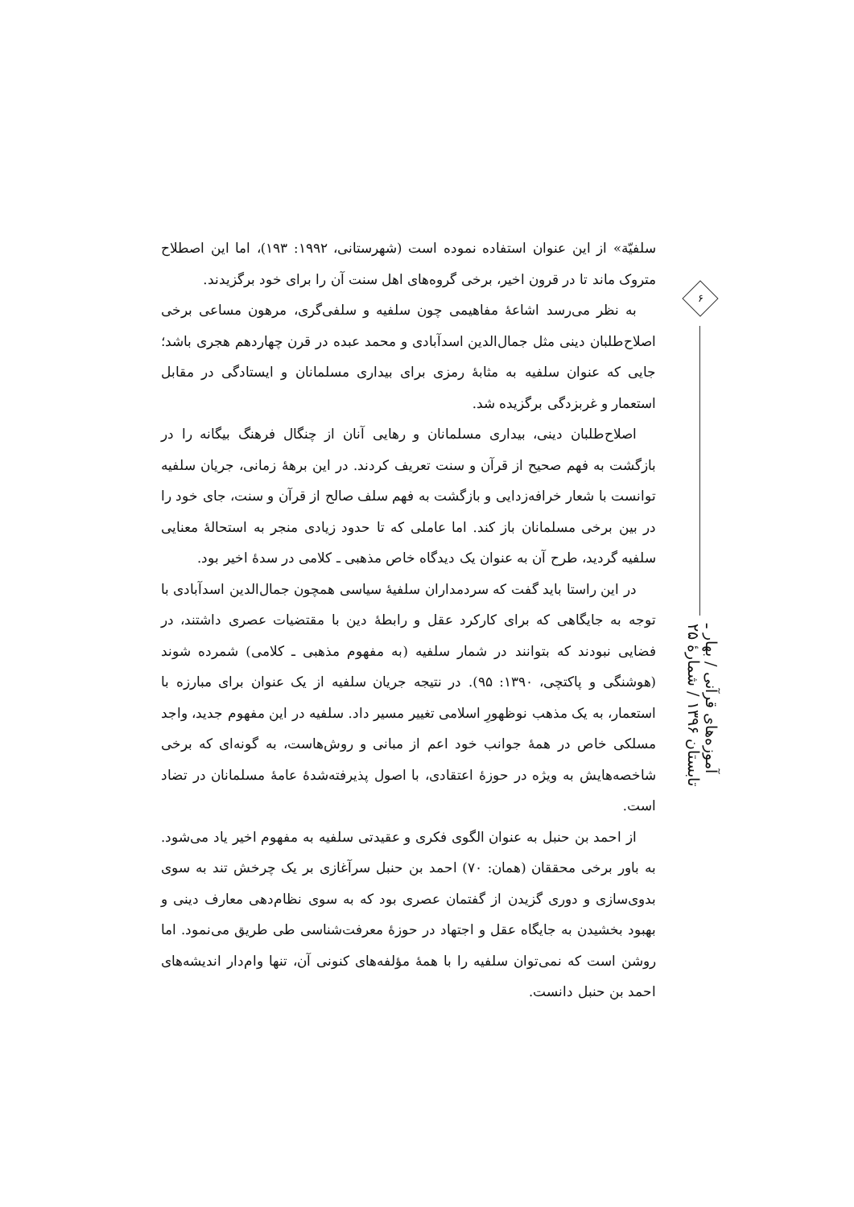۶
آموزه‌های قرآنی / بهار ـ تابستان ۱۳۹۶ / شمارهٔ ۲۵
سلفیّة» از این عنوان استفاده نموده است (شهرستانی، ۱۹۹۲: ۱۹۳)، اما این اصطلاح متروک ماند تا در قرون اخیر، برخی گروه‌های اهل سنت آن را برای خود برگزیدند.
به نظر می‌رسد اشاعهٔ مفاهیمی چون سلفیه و سلفی‌گری، مرهون مساعی برخی اصلاح‌طلبان دینی مثل جمال‌الدین اسدآبادی و محمد عبده در قرن چهاردهم هجری باشد؛ جایی که عنوان سلفیه به مثابهٔ رمزی برای بیداری مسلمانان و ایستادگی در مقابل استعمار و غربزدگی برگزیده شد.
اصلاح‌طلبان دینی، بیداری مسلمانان و رهایی آنان از چنگال فرهنگ بیگانه را در بازگشت به فهم صحیح از قرآن و سنت تعریف کردند. در این برههٔ زمانی، جریان سلفیه توانست با شعار خرافه‌زدایی و بازگشت به فهم سلف صالح از قرآن و سنت، جای خود را در بین برخی مسلمانان باز کند. اما عاملی که تا حدود زیادی منجر به استحالهٔ معنایی سلفیه گردید، طرح آن به عنوان یک دیدگاه خاص مذهبی ـ کلامی در سدهٔ اخیر بود.
در این راستا باید گفت که سردمداران سلفیهٔ سیاسی همچون جمال‌الدین اسدآبادی با توجه به جایگاهی که برای کارکرد عقل و رابطهٔ دین با مقتضیات عصری داشتند، در فضایی نبودند که بتوانند در شمار سلفیه (به مفهوم مذهبی ـ کلامی) شمرده شوند (هوشنگی و پاکتچی، ۱۳۹۰: ۹۵). در نتیجه جریان سلفیه از یک عنوان برای مبارزه با استعمار، به یک مذهب نوظهورِ اسلامی تغییر مسیر داد. سلفیه در این مفهوم جدید، واجد مسلکی خاص در همهٔ جوانب خود اعم از مبانی و روش‌هاست، به گونه‌ای که برخی شاخصه‌هایش به ویژه در حوزهٔ اعتقادی، با اصول پذیرفته‌شدهٔ عامهٔ مسلمانان در تضاد است.
از احمد بن حنبل به عنوان الگوی فکری و عقیدتی سلفیه به مفهوم اخیر یاد می‌شود. به باور برخی محققان (همان: ۷۰) احمد بن حنبل سرآغازی بر یک چرخش تند به سوی بدوی‌سازی و دوری گزیدن از گفتمان عصری بود که به سوی نظام‌دهی معارف دینی و بهبود بخشیدن به جایگاه عقل و اجتهاد در حوزهٔ معرفت‌شناسی طی طریق می‌نمود. اما روشن است که نمی‌توان سلفیه را با همهٔ مؤلفه‌های کنونی آن، تنها وام‌دار اندیشه‌های احمد بن حنبل دانست.